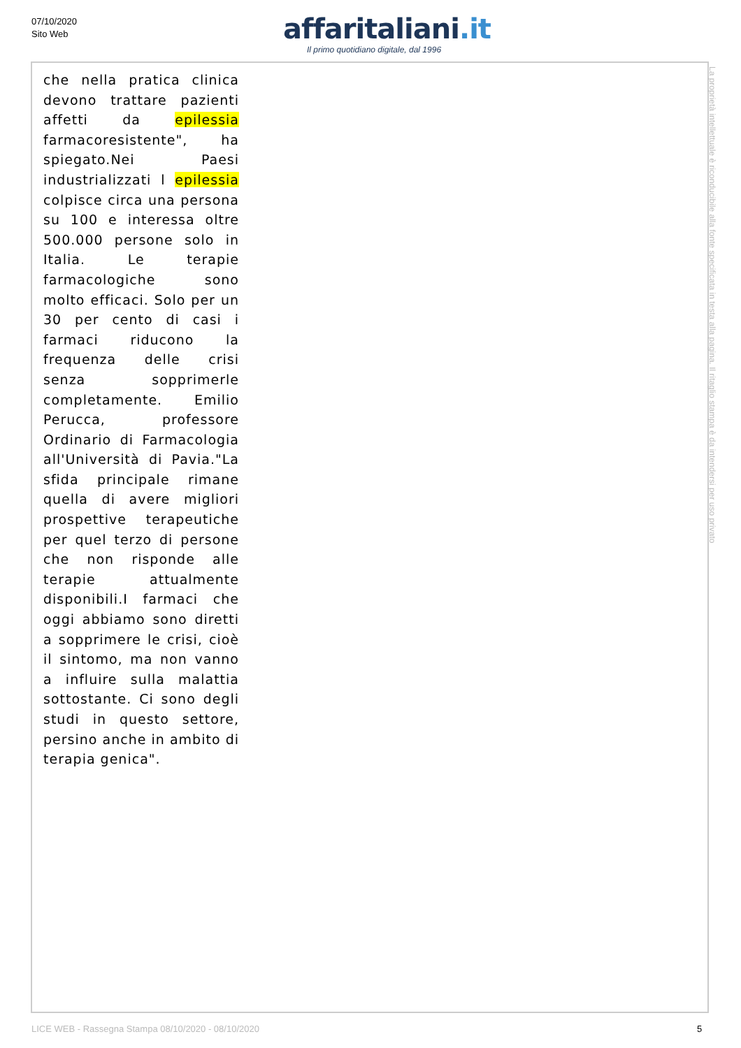07/10/2020
Sito Web
affaritaliani.it
Il primo quotidiano digitale, dal 1996
che nella pratica clinica devono trattare pazienti affetti da epilessia farmacoresistente", ha spiegato.Nei Paesi industrializzati l epilessia colpisce circa una persona su 100 e interessa oltre 500.000 persone solo in Italia. Le terapie farmacologiche sono molto efficaci. Solo per un 30 per cento di casi i farmaci riducono la frequenza delle crisi senza sopprimerle completamente. Emilio Perucca, professore Ordinario di Farmacologia all'Università di Pavia."La sfida principale rimane quella di avere migliori prospettive terapeutiche per quel terzo di persone che non risponde alle terapie attualmente disponibili.I farmaci che oggi abbiamo sono diretti a sopprimere le crisi, cioè il sintomo, ma non vanno a influire sulla malattia sottostante. Ci sono degli studi in questo settore, persino anche in ambito di terapia genica".
La proprietà intellettuale è riconducibile alla fonte specificata in testa alla pagina. Il ritaglio stampa è da intendersi per uso privato
LICE WEB - Rassegna Stampa 08/10/2020 - 08/10/2020
5